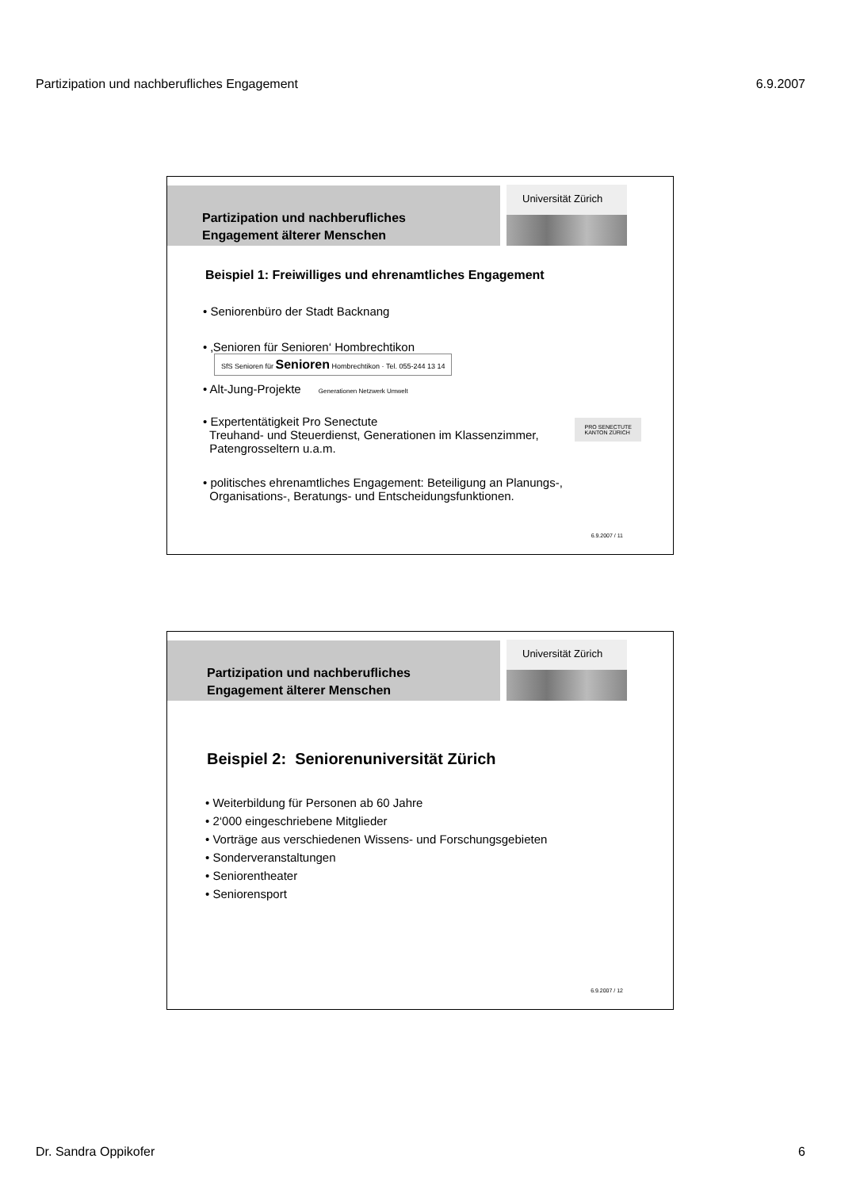Partizipation und nachberufliches Engagement 6.9.2007
Partizipation und nachberufliches
Engagement älterer Menschen
Universität Zürich
Beispiel 1: Freiwilliges und ehrenamtliches Engagement
• Seniorenbüro der Stadt Backnang
• ‚Senioren für Senioren‘ Hombrechtikon SfS Senioren für Senioren Hombrechtikon · Tel. 055-244 13 14
• Alt-Jung-Projekte Generationen Netzwerk Umwelt
• Expertentätigkeit Pro Senectute
Treuhand- und Steuerdienst, Generationen im Klassenzimmer,
Patengrosseltern u.a.m. PRO SENECTUTE
KANTON ZÜRICH
• politisches ehrenamtliches Engagement: Beteiligung an Planungs-,
Organisations-, Beratungs- und Entscheidungsfunktionen.
6.9.2007 / 11
Partizipation und nachberufliches
Engagement älterer Menschen
Universität Zürich
Beispiel 2: Seniorenuniversität Zürich
• Weiterbildung für Personen ab 60 Jahre
• 2‘000 eingeschriebene Mitglieder
• Vorträge aus verschiedenen Wissens- und Forschungsgebieten
• Sonderveranstaltungen
• Seniorentheater
• Seniorensport
6.9.2007 / 12
Dr. Sandra Oppikofer 6